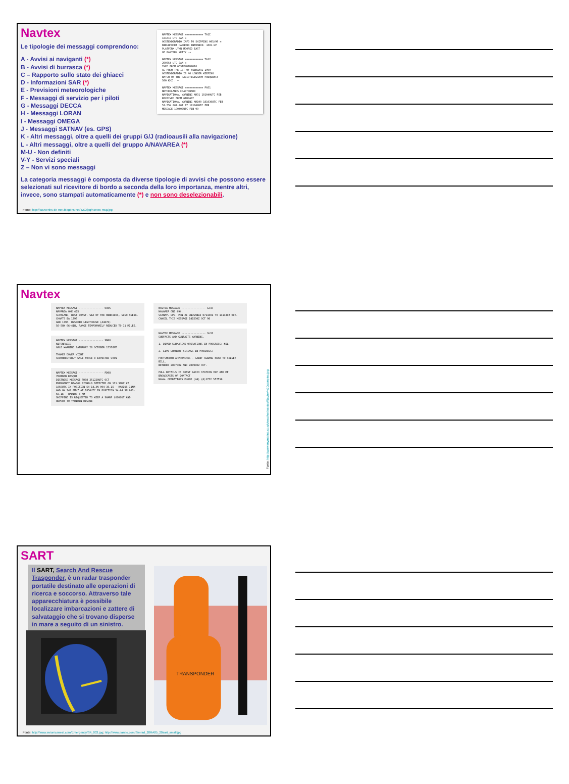NAVTEX MESSAGE ============ TA1I
181619 UTC JAN =
OOSTENDERADIO INFO TO SHIPPING 005/99 =
NIEUWPOORT HARBOUR ENTRANCE: JACK-UP
PLATFORM LYNN MOORED EAST
OF EASTERN YETTY .+
NAVTEX MESSAGE ============ TA12
250754 UTC JAN =
INFO FROM OOSTENDERADIO
AS FROM THE 1ST OF FEBRUARI 1999
OOSTENDERADIO IS NO LONGER KEEPING
WATCH ON THE RADIOTELEGRAPH FREQUENCY
500 KHZ . +
NAVTEX MESSAGE ============ PA51
NETHERLANDS COASTGUARD
NAVIGATIONAL WARNING NR31 181040UTC FEB
RECEIVED FROM GERMANY
NAVIGATIONAL WARNING NR190 181030UTC FEB
53-55N 007-40E AT 181600UTC FEB
MESSAGE 190400UTC FEB 99
Navtex
Le tipologie dei messaggi comprendono:
A - Avvisi ai naviganti (*)
B - Avvisi di burrasca (*)
C – Rapporto sullo stato dei ghiacci
D - Informazioni SAR (*)
E - Previsioni meteorologiche
F - Messaggi di servizio per i piloti
G - Messaggi DECCA
H - Messaggi LORAN
I - Messaggi OMEGA
J - Messaggi SATNAV (es. GPS)
K - Altri messaggi, oltre a quelli dei gruppi G/J (radioausili alla navigazione)
L - Altri messaggi, oltre a quelli del gruppo A/NAVAREA (*)
M-U - Non definiti
V-Y - Servizi speciali
Z – Non vi sono messaggi
La categoria messaggi è composta da diverse tipologie di avvisi che possono essere selezionati sul ricevitore di bordo a seconda della loro importanza, mentre altri, invece, sono stampati automaticamente (*) e non sono deselezionabili.
Fonte: http://souvenirs-de-mer.blogdns.net/IMG/jpg/navtex-msg.jpg
Navtex
NAVTEX MESSAGE ---------------- OA05
NAVAREA ONE 425
SCOTLAND, WEST COAST. SEA OF THE HEBRIDES, SIGH SGEIR. CHARTS BA 1795
AND 1796. HYSKEIR LIGHTHOUSE (A4076)
56-58N 06-41W, RANGE TEMPORARILY REDUCED TO 11 MILES.
NAVTEX MESSAGE ---------------- SB08
NITONRADIO
GALE WARNING SATURDAY 26 OCTOBER 1557GMT
THAMES DOVER WIGHT
SOUTHWESTERLY GALE FORCE 8 EXPECTED SOON
NAVTEX MESSAGE ---------------- PD08
YMUIDEN RESQUE
DISTRESS MESSAGE PD08 251220UTC OCT
EMERGENCY BEACON SIGNALS DETECTED ON 121.5MHZ AT 1850UTC IN POSITION 54-14.3N 004-35.1E - RADIUS 11NM
AND ON 243.0MHZ AT 1850UTC IN POSITION 54-04.3N 003-58.1E - RADIUS 6 NM
SHIPPING IS REQUESTED TO KEEP A SHARP LOOKOUT AND REPORT TO YMUIDEN RESQUE
NAVTEX MESSAGE ---------------- GJ47
NAVAREA ONE 494.
SATNAV. GPS. PRN 21 UNUSABLE 071430Z TO 141430Z OCT.
CANCEL THIS MESSAGE 141530Z OCT 96
NAVTEX MESSAGE ---------------- SL32
SUBFACTS AND GUNFACTS WARNING.
1. DIVED SUBMARINE OPERATIONS IN PROGRESS: NIL
2. LIVE GUNNERY FIRINGS IN PROGRESS:
PORTSMOUTH APPROACHES - SAINT ALBANS HEAD TO SELSEY BILL.
BETWEEN 280700Z AND 280900Z OCT.
FULL DETAILS IN COAST RADIO STATION VHF AND MF BROADCASTS OR CONTACT
NAVAL OPERATIONS PHONE (44) (0)1752 557550
Fonte: http://www.mymarina.co.uk/weather/navtex/Navtex%20samples.jpg
SART
Il SART, Search And Rescue Trasponder, è un radar trasponder portatile destinato alle operazioni di ricerca e soccorso. Attraverso tale apparecchiatura è possibile localizzare imbarcazioni e zattere di salvataggio che si trovano disperse in mare a seguito di un sinistro.
TRANSPONDER
Fonte: http://www.avionicswest.com/Emergency/S4_003.jpg; http://www.panbo.com/Simrad_20RA85_20sart_small.jpg